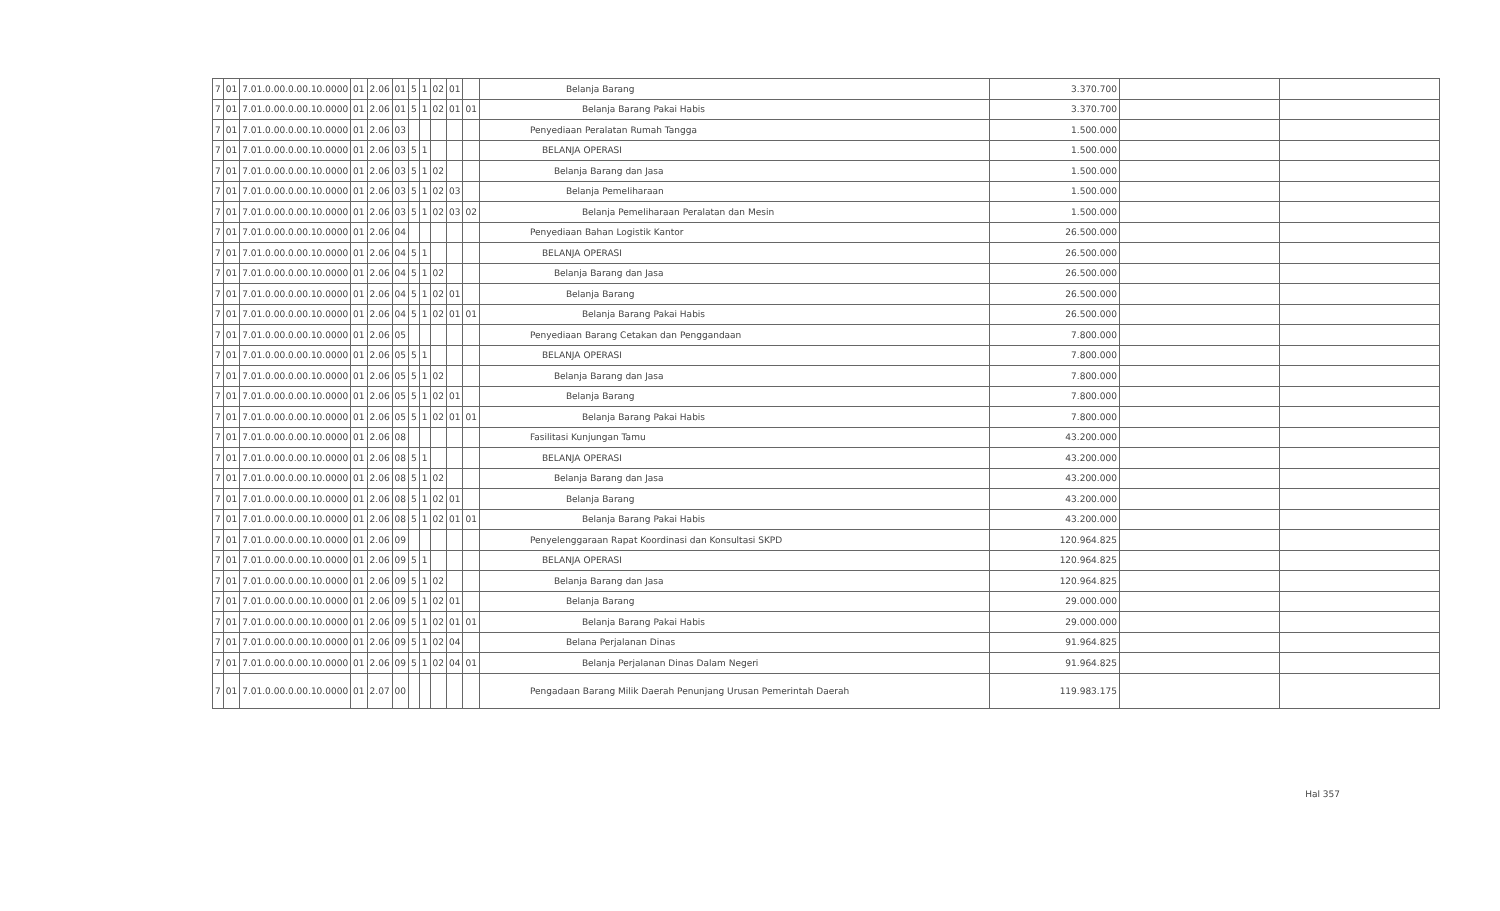| 7 | 01 | 7.01.0.00.0.00.10.0000 | 01 | 2.06 | 01 | 5 | 1 | 02 | 01 | | Belanja Barang | 3.370.700 | | |
| 7 | 01 | 7.01.0.00.0.00.10.0000 | 01 | 2.06 | 01 | 5 | 1 | 02 | 01 | 01 | Belanja Barang Pakai Habis | 3.370.700 | | |
| 7 | 01 | 7.01.0.00.0.00.10.0000 | 01 | 2.06 | 03 | | | | | | Penyediaan Peralatan Rumah Tangga | 1.500.000 | | |
| 7 | 01 | 7.01.0.00.0.00.10.0000 | 01 | 2.06 | 03 | 5 | 1 | | | | BELANJA OPERASI | 1.500.000 | | |
| 7 | 01 | 7.01.0.00.0.00.10.0000 | 01 | 2.06 | 03 | 5 | 1 | 02 | | | Belanja Barang dan Jasa | 1.500.000 | | |
| 7 | 01 | 7.01.0.00.0.00.10.0000 | 01 | 2.06 | 03 | 5 | 1 | 02 | 03 | | Belanja Pemeliharaan | 1.500.000 | | |
| 7 | 01 | 7.01.0.00.0.00.10.0000 | 01 | 2.06 | 03 | 5 | 1 | 02 | 03 | 02 | Belanja Pemeliharaan Peralatan dan Mesin | 1.500.000 | | |
| 7 | 01 | 7.01.0.00.0.00.10.0000 | 01 | 2.06 | 04 | | | | | | Penyediaan Bahan Logistik Kantor | 26.500.000 | | |
| 7 | 01 | 7.01.0.00.0.00.10.0000 | 01 | 2.06 | 04 | 5 | 1 | | | | BELANJA OPERASI | 26.500.000 | | |
| 7 | 01 | 7.01.0.00.0.00.10.0000 | 01 | 2.06 | 04 | 5 | 1 | 02 | | | Belanja Barang dan Jasa | 26.500.000 | | |
| 7 | 01 | 7.01.0.00.0.00.10.0000 | 01 | 2.06 | 04 | 5 | 1 | 02 | 01 | | Belanja Barang | 26.500.000 | | |
| 7 | 01 | 7.01.0.00.0.00.10.0000 | 01 | 2.06 | 04 | 5 | 1 | 02 | 01 | 01 | Belanja Barang Pakai Habis | 26.500.000 | | |
| 7 | 01 | 7.01.0.00.0.00.10.0000 | 01 | 2.06 | 05 | | | | | | Penyediaan Barang Cetakan dan Penggandaan | 7.800.000 | | |
| 7 | 01 | 7.01.0.00.0.00.10.0000 | 01 | 2.06 | 05 | 5 | 1 | | | | BELANJA OPERASI | 7.800.000 | | |
| 7 | 01 | 7.01.0.00.0.00.10.0000 | 01 | 2.06 | 05 | 5 | 1 | 02 | | | Belanja Barang dan Jasa | 7.800.000 | | |
| 7 | 01 | 7.01.0.00.0.00.10.0000 | 01 | 2.06 | 05 | 5 | 1 | 02 | 01 | | Belanja Barang | 7.800.000 | | |
| 7 | 01 | 7.01.0.00.0.00.10.0000 | 01 | 2.06 | 05 | 5 | 1 | 02 | 01 | 01 | Belanja Barang Pakai Habis | 7.800.000 | | |
| 7 | 01 | 7.01.0.00.0.00.10.0000 | 01 | 2.06 | 08 | | | | | | Fasilitasi Kunjungan Tamu | 43.200.000 | | |
| 7 | 01 | 7.01.0.00.0.00.10.0000 | 01 | 2.06 | 08 | 5 | 1 | | | | BELANJA OPERASI | 43.200.000 | | |
| 7 | 01 | 7.01.0.00.0.00.10.0000 | 01 | 2.06 | 08 | 5 | 1 | 02 | | | Belanja Barang dan Jasa | 43.200.000 | | |
| 7 | 01 | 7.01.0.00.0.00.10.0000 | 01 | 2.06 | 08 | 5 | 1 | 02 | 01 | | Belanja Barang | 43.200.000 | | |
| 7 | 01 | 7.01.0.00.0.00.10.0000 | 01 | 2.06 | 08 | 5 | 1 | 02 | 01 | 01 | Belanja Barang Pakai Habis | 43.200.000 | | |
| 7 | 01 | 7.01.0.00.0.00.10.0000 | 01 | 2.06 | 09 | | | | | | Penyelenggaraan Rapat Koordinasi dan Konsultasi SKPD | 120.964.825 | | |
| 7 | 01 | 7.01.0.00.0.00.10.0000 | 01 | 2.06 | 09 | 5 | 1 | | | | BELANJA OPERASI | 120.964.825 | | |
| 7 | 01 | 7.01.0.00.0.00.10.0000 | 01 | 2.06 | 09 | 5 | 1 | 02 | | | Belanja Barang dan Jasa | 120.964.825 | | |
| 7 | 01 | 7.01.0.00.0.00.10.0000 | 01 | 2.06 | 09 | 5 | 1 | 02 | 01 | | Belanja Barang | 29.000.000 | | |
| 7 | 01 | 7.01.0.00.0.00.10.0000 | 01 | 2.06 | 09 | 5 | 1 | 02 | 01 | 01 | Belanja Barang Pakai Habis | 29.000.000 | | |
| 7 | 01 | 7.01.0.00.0.00.10.0000 | 01 | 2.06 | 09 | 5 | 1 | 02 | 04 | | Belana Perjalanan Dinas | 91.964.825 | | |
| 7 | 01 | 7.01.0.00.0.00.10.0000 | 01 | 2.06 | 09 | 5 | 1 | 02 | 04 | 01 | Belanja Perjalanan Dinas Dalam Negeri | 91.964.825 | | |
| 7 | 01 | 7.01.0.00.0.00.10.0000 | 01 | 2.07 | 00 | | | | | | Pengadaan Barang Milik Daerah Penunjang Urusan Pemerintah Daerah | 119.983.175 | | |
Hal 357